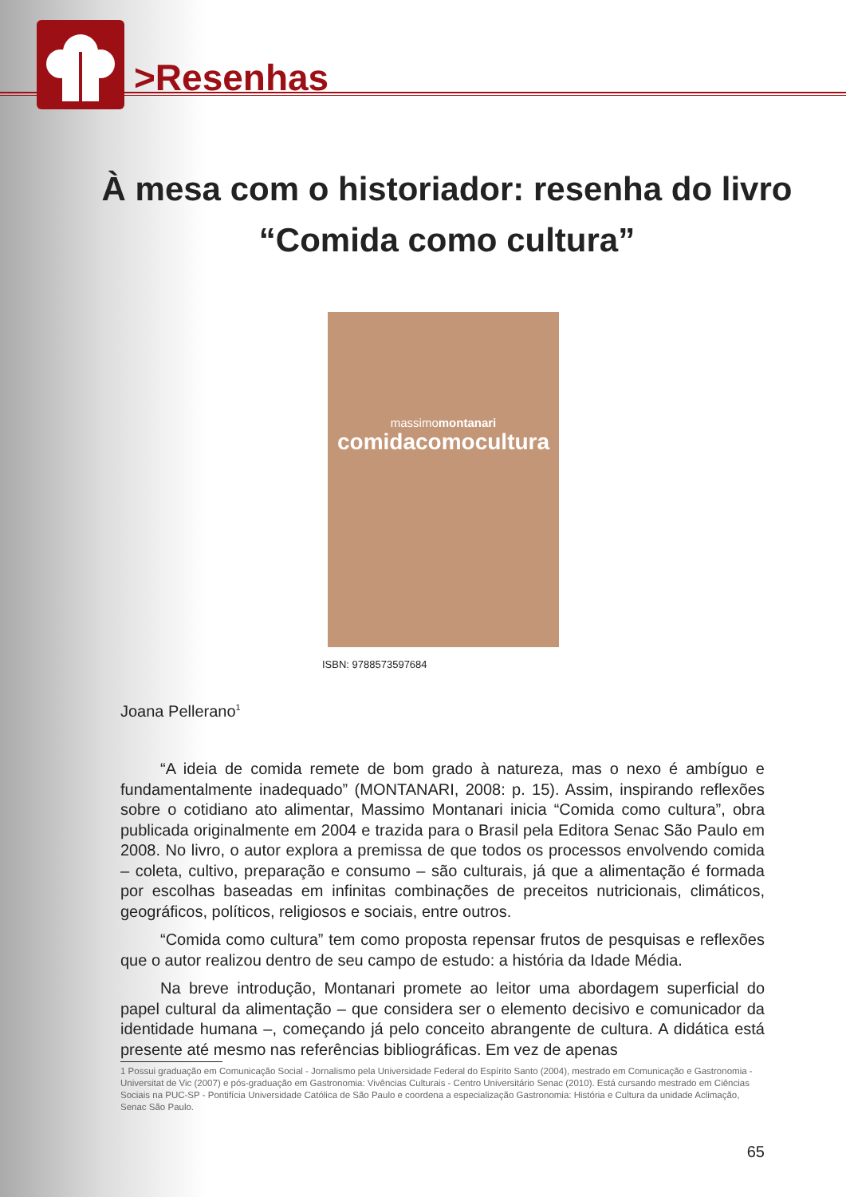>Resenhas
À mesa com o historiador: resenha do livro “Comida como cultura”
massimomontanari
comidacomocultura
ISBN: 9788573597684
Joana Pellerano<sup>1</sup>
“A ideia de comida remete de bom grado à natureza, mas o nexo é ambíguo e fundamentalmente inadequado” (MONTANARI, 2008: p. 15). Assim, inspirando reflexões sobre o cotidiano ato alimentar, Massimo Montanari inicia “Comida como cultura”, obra publicada originalmente em 2004 e trazida para o Brasil pela Editora Senac São Paulo em 2008. No livro, o autor explora a premissa de que todos os processos envolvendo comida – coleta, cultivo, preparação e consumo – são culturais, já que a alimentação é formada por escolhas baseadas em infinitas combinações de preceitos nutricionais, climáticos, geográficos, políticos, religiosos e sociais, entre outros.
“Comida como cultura” tem como proposta repensar frutos de pesquisas e reflexões que o autor realizou dentro de seu campo de estudo: a história da Idade Média.
Na breve introdução, Montanari promete ao leitor uma abordagem superficial do papel cultural da alimentação – que considera ser o elemento decisivo e comunicador da identidade humana –, começando já pelo conceito abrangente de cultura. A didática está presente até mesmo nas referências bibliográficas. Em vez de apenas
1 Possui graduação em Comunicação Social - Jornalismo pela Universidade Federal do Espírito Santo (2004), mestrado em Comunicação e Gastronomia - Universitat de Vic (2007) e pós-graduação em Gastronomia: Vivências Culturais - Centro Universitário Senac (2010). Está cursando mestrado em Ciências Sociais na PUC-SP - Pontifícia Universidade Católica de São Paulo e coordena a especialização Gastronomia: História e Cultura da unidade Aclimação, Senac São Paulo.
65